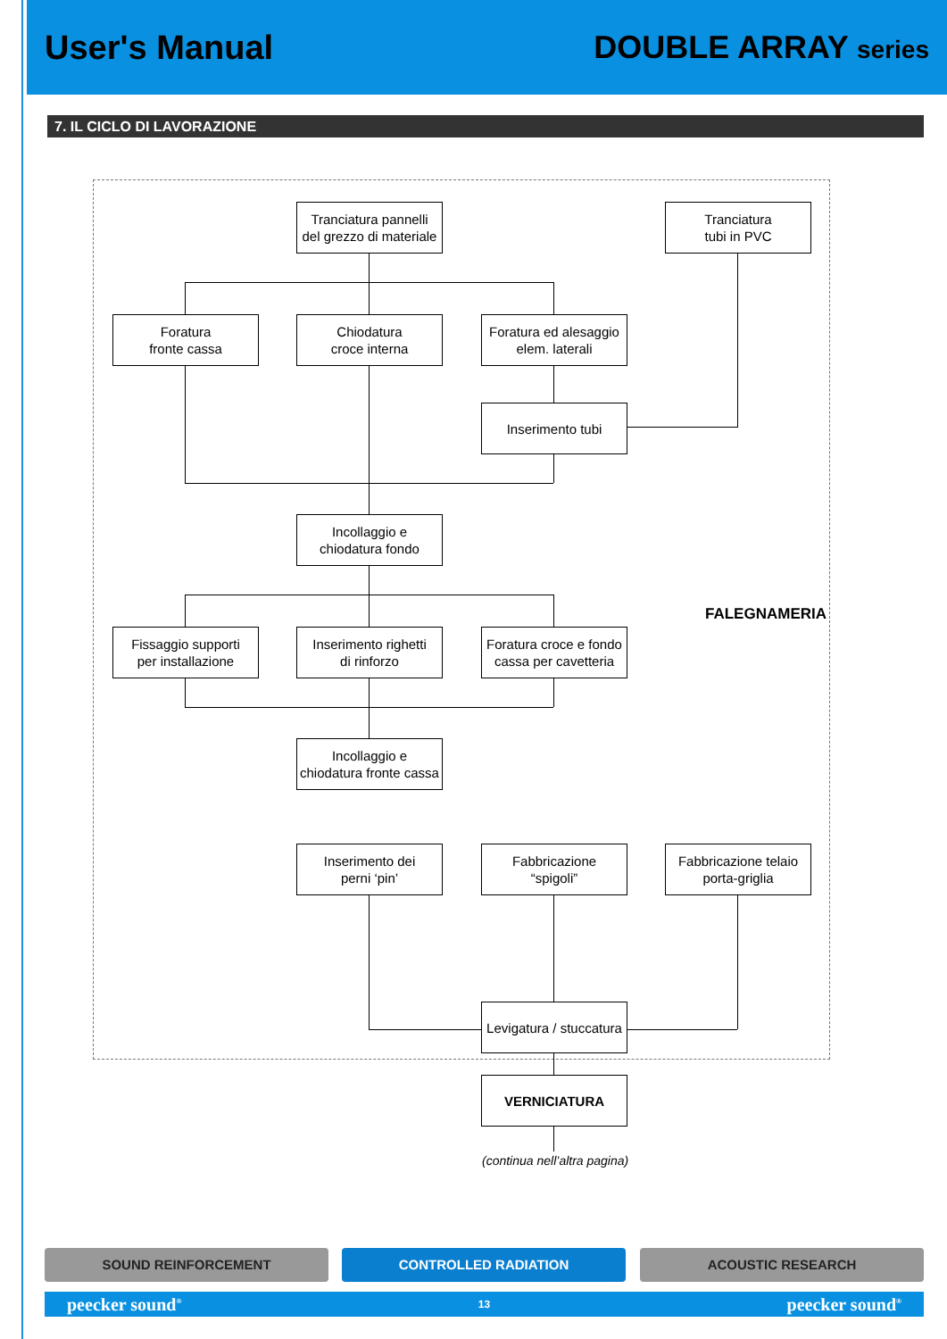User's Manual DOUBLE ARRAY series
7. IL CICLO DI LAVORAZIONE
Tranciatura pannelli
del grezzo di materiale
Tranciatura
tubi in PVC
Foratura
fronte cassa
Chiodatura
croce interna
Foratura ed alesaggio
elem. laterali
Inserimento tubi
Incollaggio e
chiodatura fondo
Fissaggio supporti
per installazione
Inserimento righetti
di rinforzo
Foratura croce e fondo
cassa per cavetteria
FALEGNAMERIA
Incollaggio e
chiodatura fronte cassa
Inserimento dei
perni ‘pin’
Fabbricazione
“spigoli”
Fabbricazione telaio
porta-griglia
Levigatura / stuccatura
VERNICIATURA
(continua nell’altra pagina)
SOUND REINFORCEMENT CONTROLLED RADIATION ACOUSTIC RESEARCH
peecker sound<sup>®</sup> 13 peecker sound<sup>®</sup>